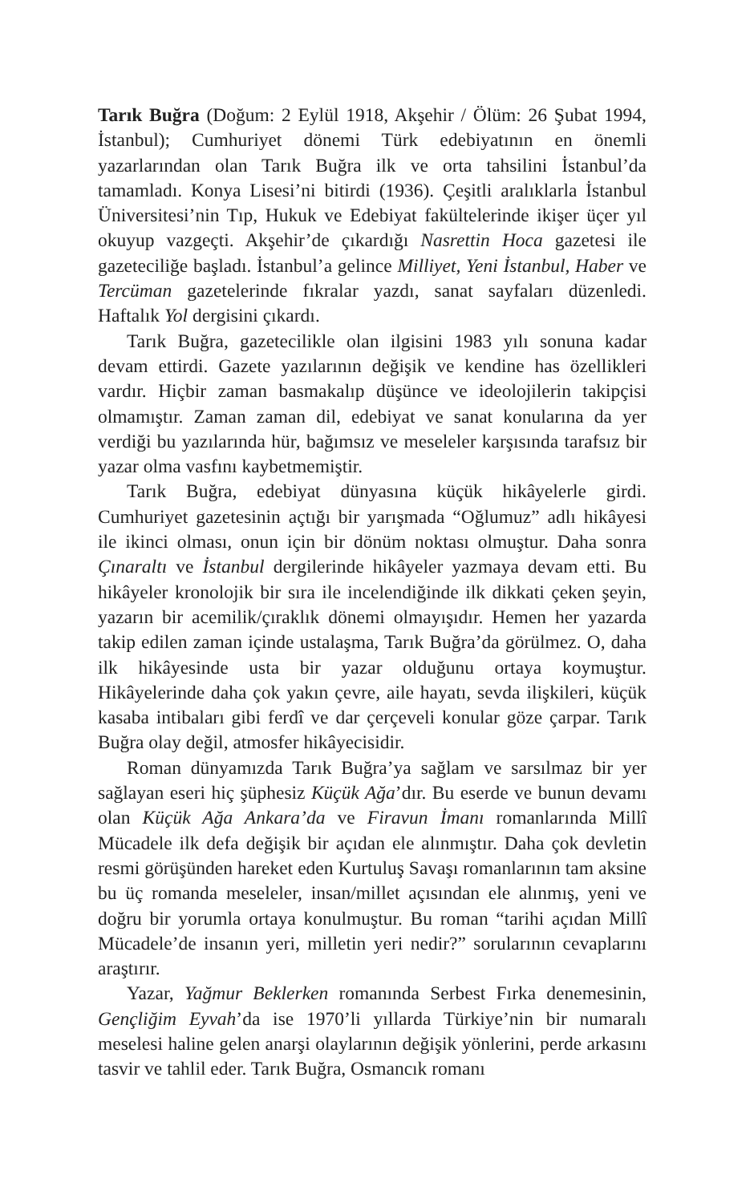Tarık Buğra (Doğum: 2 Eylül 1918, Akşehir / Ölüm: 26 Şubat 1994, İstanbul); Cumhuriyet dönemi Türk edebiyatının en önemli yazarlarından olan Tarık Buğra ilk ve orta tahsilini İstanbul’da tamamladı. Konya Lisesi’ni bitirdi (1936). Çeşitli aralıklarla İstanbul Üniversitesi’nin Tıp, Hukuk ve Edebiyat fakültelerinde ikişer üçer yıl okuyup vazgeçti. Akşehir’de çıkardığı Nasrettin Hoca gazetesi ile gazeteciliğe başladı. İstanbul’a gelince Milliyet, Yeni İstanbul, Haber ve Tercüman gazetelerinde fıkralar yazdı, sanat sayfaları düzenledi. Haftalık Yol dergisini çıkardı.
Tarık Buğra, gazetecilikle olan ilgisini 1983 yılı sonuna kadar devam ettirdi. Gazete yazılarının değişik ve kendine has özellikleri vardır. Hiçbir zaman basmakalıp düşünce ve ideolojilerin takipçisi olmamıştır. Zaman zaman dil, edebiyat ve sanat konularına da yer verdiği bu yazılarında hür, bağımsız ve meseleler karşısında tarafsız bir yazar olma vasfını kaybetmemiştir.
Tarık Buğra, edebiyat dünyasına küçük hikâyelerle girdi. Cumhuriyet gazetesinin açtığı bir yarışmada “Oğlumuz” adlı hikâyesi ile ikinci olması, onun için bir dönüm noktası olmuştur. Daha sonra Çınaraltı ve İstanbul dergilerinde hikâyeler yazmaya devam etti. Bu hikâyeler kronolojik bir sıra ile incelendiğinde ilk dikkati çeken şeyin, yazarın bir acemilik/çıraklık dönemi olmayışıdır. Hemen her yazarda takip edilen zaman içinde ustalaşma, Tarık Buğra’da görülmez. O, daha ilk hikâyesinde usta bir yazar olduğunu ortaya koymuştur. Hikâyelerinde daha çok yakın çevre, aile hayatı, sevda ilişkileri, küçük kasaba intibaları gibi ferdî ve dar çerçeveli konular göze çarpar. Tarık Buğra olay değil, atmosfer hikâyecisidir.
Roman dünyamızda Tarık Buğra’ya sağlam ve sarsılmaz bir yer sağlayan eseri hiç şüphesiz Küçük Ağa’dır. Bu eserde ve bunun devamı olan Küçük Ağa Ankara’da ve Firavun İmanı romanlarında Millî Mücadele ilk defa değişik bir açıdan ele alınmıştır. Daha çok devletin resmi görüşünden hareket eden Kurtuluş Savaşı romanlarının tam aksine bu üç romanda meseleler, insan/millet açısından ele alınmış, yeni ve doğru bir yorumla ortaya konulmuştur. Bu roman “tarihi açıdan Millî Mücadele’de insanın yeri, milletin yeri nedir?” sorularının cevaplarını araştırır.
Yazar, Yağmur Beklerken romanında Serbest Fırka denemesinin, Gençliğim Eyvah’da ise 1970’li yıllarda Türkiye’nin bir numaralı meselesi haline gelen anarşi olaylarının değişik yönlerini, perde arkasını tasvir ve tahlil eder. Tarık Buğra, Osmancık romanı